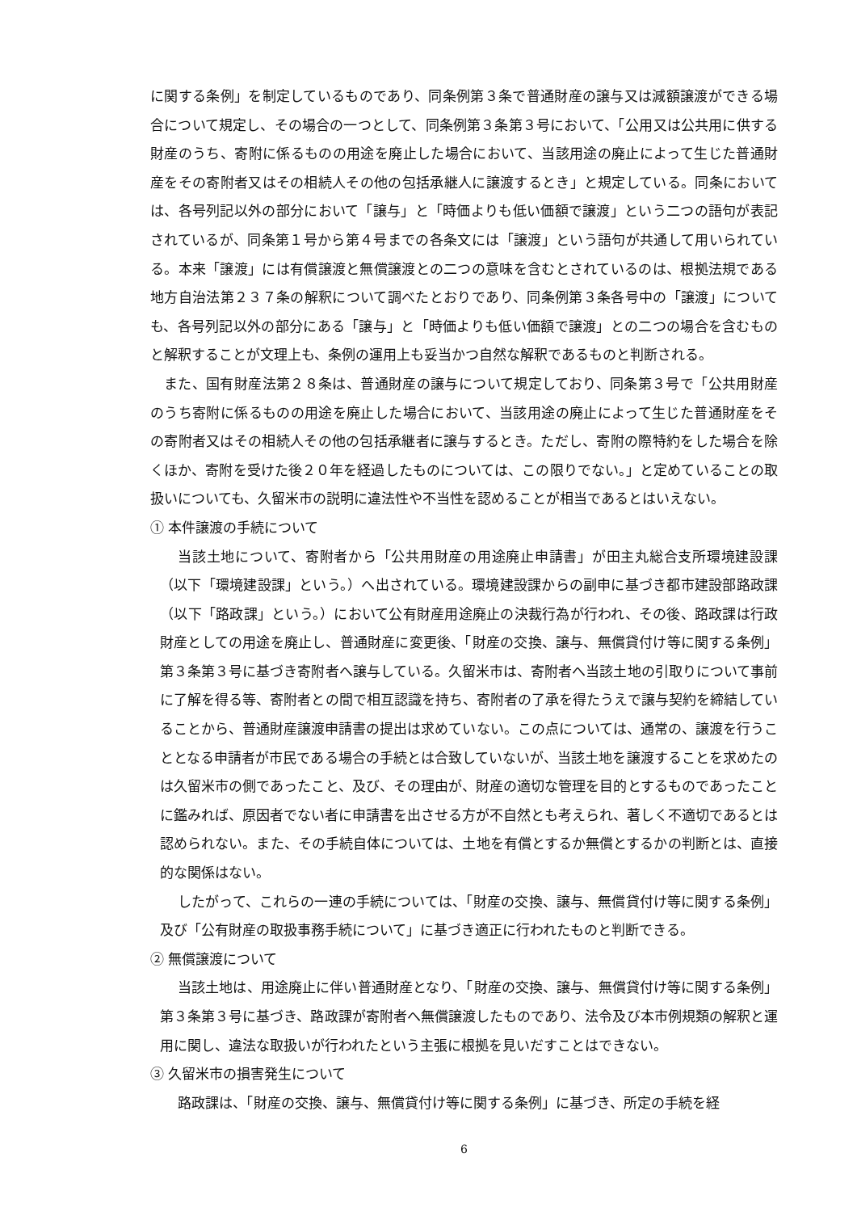に関する条例」を制定しているものであり、同条例第３条で普通財産の譲与又は減額譲渡ができる場合について規定し、その場合の一つとして、同条例第３条第３号において、「公用又は公共用に供する財産のうち、寄附に係るものの用途を廃止した場合において、当該用途の廃止によって生じた普通財産をその寄附者又はその相続人その他の包括承継人に譲渡するとき」と規定している。同条においては、各号列記以外の部分において「譲与」と「時価よりも低い価額で譲渡」という二つの語句が表記されているが、同条第１号から第４号までの各条文には「譲渡」という語句が共通して用いられている。本来「譲渡」には有償譲渡と無償譲渡との二つの意味を含むとされているのは、根拠法規である地方自治法第２３７条の解釈について調べたとおりであり、同条例第３条各号中の「譲渡」についても、各号列記以外の部分にある「譲与」と「時価よりも低い価額で譲渡」との二つの場合を含むものと解釈することが文理上も、条例の運用上も妥当かつ自然な解釈であるものと判断される。
また、国有財産法第２８条は、普通財産の譲与について規定しており、同条第３号で「公共用財産のうち寄附に係るものの用途を廃止した場合において、当該用途の廃止によって生じた普通財産をその寄附者又はその相続人その他の包括承継者に譲与するとき。ただし、寄附の際特約をした場合を除くほか、寄附を受けた後２０年を経過したものについては、この限りでない。」と定めていることの取扱いについても、久留米市の説明に違法性や不当性を認めることが相当であるとはいえない。
① 本件譲渡の手続について
当該土地について、寄附者から「公共用財産の用途廃止申請書」が田主丸総合支所環境建設課（以下「環境建設課」という。）へ出されている。環境建設課からの副申に基づき都市建設部路政課（以下「路政課」という。）において公有財産用途廃止の決裁行為が行われ、その後、路政課は行政財産としての用途を廃止し、普通財産に変更後、「財産の交換、譲与、無償貸付け等に関する条例」第３条第３号に基づき寄附者へ譲与している。久留米市は、寄附者へ当該土地の引取りについて事前に了解を得る等、寄附者との間で相互認識を持ち、寄附者の了承を得たうえで譲与契約を締結していることから、普通財産譲渡申請書の提出は求めていない。この点については、通常の、譲渡を行うこととなる申請者が市民である場合の手続とは合致していないが、当該土地を譲渡することを求めたのは久留米市の側であったこと、及び、その理由が、財産の適切な管理を目的とするものであったことに鑑みれば、原因者でない者に申請書を出させる方が不自然とも考えられ、著しく不適切であるとは認められない。また、その手続自体については、土地を有償とするか無償とするかの判断とは、直接的な関係はない。
したがって、これらの一連の手続については、「財産の交換、譲与、無償貸付け等に関する条例」及び「公有財産の取扱事務手続について」に基づき適正に行われたものと判断できる。
② 無償譲渡について
当該土地は、用途廃止に伴い普通財産となり、「財産の交換、譲与、無償貸付け等に関する条例」第３条第３号に基づき、路政課が寄附者へ無償譲渡したものであり、法令及び本市例規類の解釈と運用に関し、違法な取扱いが行われたという主張に根拠を見いだすことはできない。
③ 久留米市の損害発生について
路政課は、「財産の交換、譲与、無償貸付け等に関する条例」に基づき、所定の手続を経
6